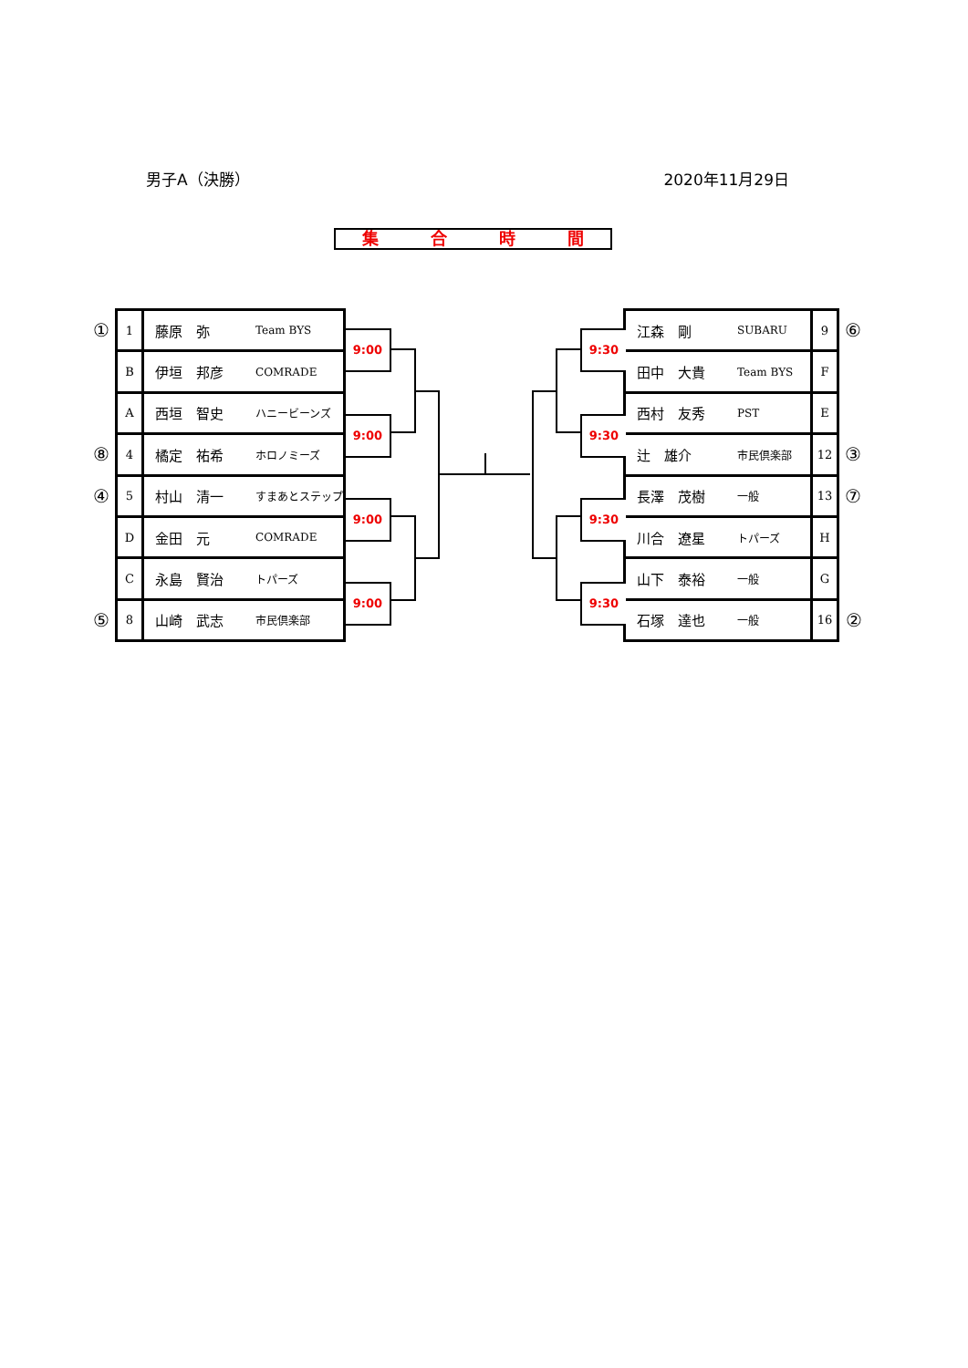男子A（決勝） 2020年11月29日
集合時間
| ① | 1 | 藤原 弥 | Team BYS |
| | B | 伊垣 邦彦 | COMRADE |
| | A | 西垣 智史 | ハニービーンズ |
| ⑧ | 4 | 橘定 祐希 | ホロノミーズ |
| ④ | 5 | 村山 清一 | すまあとステップ |
| | D | 金田 元 | COMRADE |
| | C | 永島 賢治 | トパーズ |
| ⑤ | 8 | 山崎 武志 | 市民倶楽部 |
9:00
9:00
9:00
9:00
9:30
9:30
9:30
9:30
| 江森 剛 | SUBARU | 9 | ⑥ |
| 田中 大貴 | Team BYS | F | |
| 西村 友秀 | PST | E | |
| 辻 雄介 | 市民倶楽部 | 12 | ③ |
| 長澤 茂樹 | 一般 | 13 | ⑦ |
| 川合 遼星 | トパーズ | H | |
| 山下 泰裕 | 一般 | G | |
| 石塚 達也 | 一般 | 16 | ② |